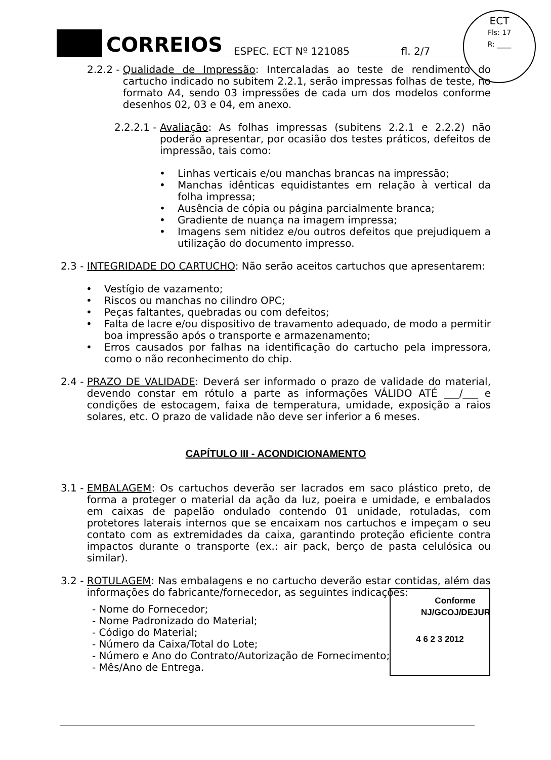CORREIOS
ESPEC. ECT Nº 121085 fl. 2/7
ECT
Fls: 17
R: ____
2.2.2 - Qualidade de Impressão: Intercaladas ao teste de rendimento do cartucho indicado no subitem 2.2.1, serão impressas folhas de teste, no formato A4, sendo 03 impressões de cada um dos modelos conforme desenhos 02, 03 e 04, em anexo.
2.2.2.1 - Avaliação: As folhas impressas (subitens 2.2.1 e 2.2.2) não poderão apresentar, por ocasião dos testes práticos, defeitos de impressão, tais como:
• Linhas verticais e/ou manchas brancas na impressão;
• Manchas idênticas equidistantes em relação à vertical da folha impressa;
• Ausência de cópia ou página parcialmente branca;
• Gradiente de nuança na imagem impressa;
• Imagens sem nitidez e/ou outros defeitos que prejudiquem a utilização do documento impresso.
2.3 - INTEGRIDADE DO CARTUCHO: Não serão aceitos cartuchos que apresentarem:
• Vestígio de vazamento;
• Riscos ou manchas no cilindro OPC;
• Peças faltantes, quebradas ou com defeitos;
• Falta de lacre e/ou dispositivo de travamento adequado, de modo a permitir boa impressão após o transporte e armazenamento;
• Erros causados por falhas na identificação do cartucho pela impressora, como o não reconhecimento do chip.
2.4 - PRAZO DE VALIDADE: Deverá ser informado o prazo de validade do material, devendo constar em rótulo a parte as informações VÁLIDO ATÉ ___/___ e condições de estocagem, faixa de temperatura, umidade, exposição a raios solares, etc. O prazo de validade não deve ser inferior a 6 meses.
CAPÍTULO III - ACONDICIONAMENTO
3.1 - EMBALAGEM: Os cartuchos deverão ser lacrados em saco plástico preto, de forma a proteger o material da ação da luz, poeira e umidade, e embalados em caixas de papelão ondulado contendo 01 unidade, rotuladas, com protetores laterais internos que se encaixam nos cartuchos e impeçam o seu contato com as extremidades da caixa, garantindo proteção eficiente contra impactos durante o transporte (ex.: air pack, berço de pasta celulósica ou similar).
3.2 - ROTULAGEM: Nas embalagens e no cartucho deverão estar contidas, além das informações do fabricante/fornecedor, as seguintes indicações:
- Nome do Fornecedor;
- Nome Padronizado do Material;
- Código do Material;
- Número da Caixa/Total do Lote;
- Número e Ano do Contrato/Autorização de Fornecimento;
- Mês/Ano de Entrega.
Conforme
NJ/GCOJ/DEJUR
4 6 2 3 2012